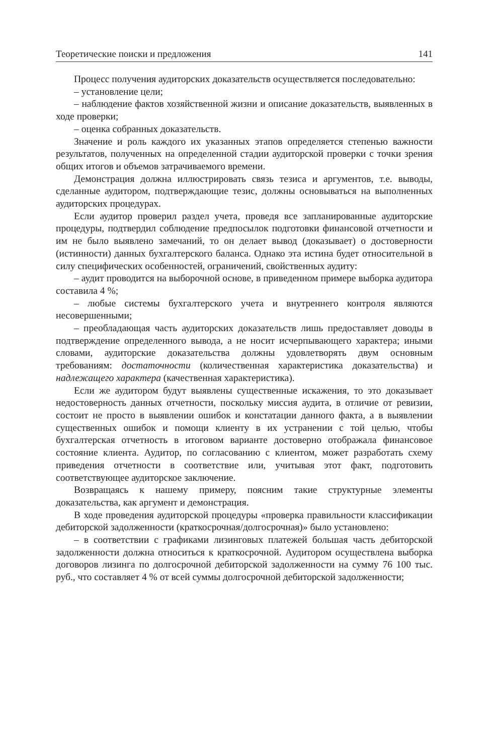Теоретические поиски и предложения 141
Процесс получения аудиторских доказательств осуществляется последовательно:
– установление цели;
– наблюдение фактов хозяйственной жизни и описание доказательств, выявленных в ходе проверки;
– оценка собранных доказательств.
Значение и роль каждого их указанных этапов определяется степенью важности результатов, полученных на определенной стадии аудиторской проверки с точки зрения общих итогов и объемов затрачиваемого времени.
Демонстрация должна иллюстрировать связь тезиса и аргументов, т.е. выводы, сделанные аудитором, подтверждающие тезис, должны основываться на выполненных аудиторских процедурах.
Если аудитор проверил раздел учета, проведя все запланированные аудиторские процедуры, подтвердил соблюдение предпосылок подготовки финансовой отчетности и им не было выявлено замечаний, то он делает вывод (доказывает) о достоверности (истинности) данных бухгалтерского баланса. Однако эта истина будет относительной в силу специфических особенностей, ограничений, свойственных аудиту:
– аудит проводится на выборочной основе, в приведенном примере выборка аудитора составила 4 %;
– любые системы бухгалтерского учета и внутреннего контроля являются несовершенными;
– преобладающая часть аудиторских доказательств лишь предоставляет доводы в подтверждение определенного вывода, а не носит исчерпывающего характера; иными словами, аудиторские доказательства должны удовлетворять двум основным требованиям: достаточности (количественная характеристика доказательства) и надлежащего характера (качественная характеристика).
Если же аудитором будут выявлены существенные искажения, то это доказывает недостоверность данных отчетности, поскольку миссия аудита, в отличие от ревизии, состоит не просто в выявлении ошибок и констатации данного факта, а в выявлении существенных ошибок и помощи клиенту в их устранении с той целью, чтобы бухгалтерская отчетность в итоговом варианте достоверно отображала финансовое состояние клиента. Аудитор, по согласованию с клиентом, может разработать схему приведения отчетности в соответствие или, учитывая этот факт, подготовить соответствующее аудиторское заключение.
Возвращаясь к нашему примеру, поясним такие структурные элементы доказательства, как аргумент и демонстрация.
В ходе проведения аудиторской процедуры «проверка правильности классификации дебиторской задолженности (краткосрочная/долгосрочная)» было установлено:
– в соответствии с графиками лизинговых платежей большая часть дебиторской задолженности должна относиться к краткосрочной. Аудитором осуществлена выборка договоров лизинга по долгосрочной дебиторской задолженности на сумму 76 100 тыс. руб., что составляет 4 % от всей суммы долгосрочной дебиторской задолженности;